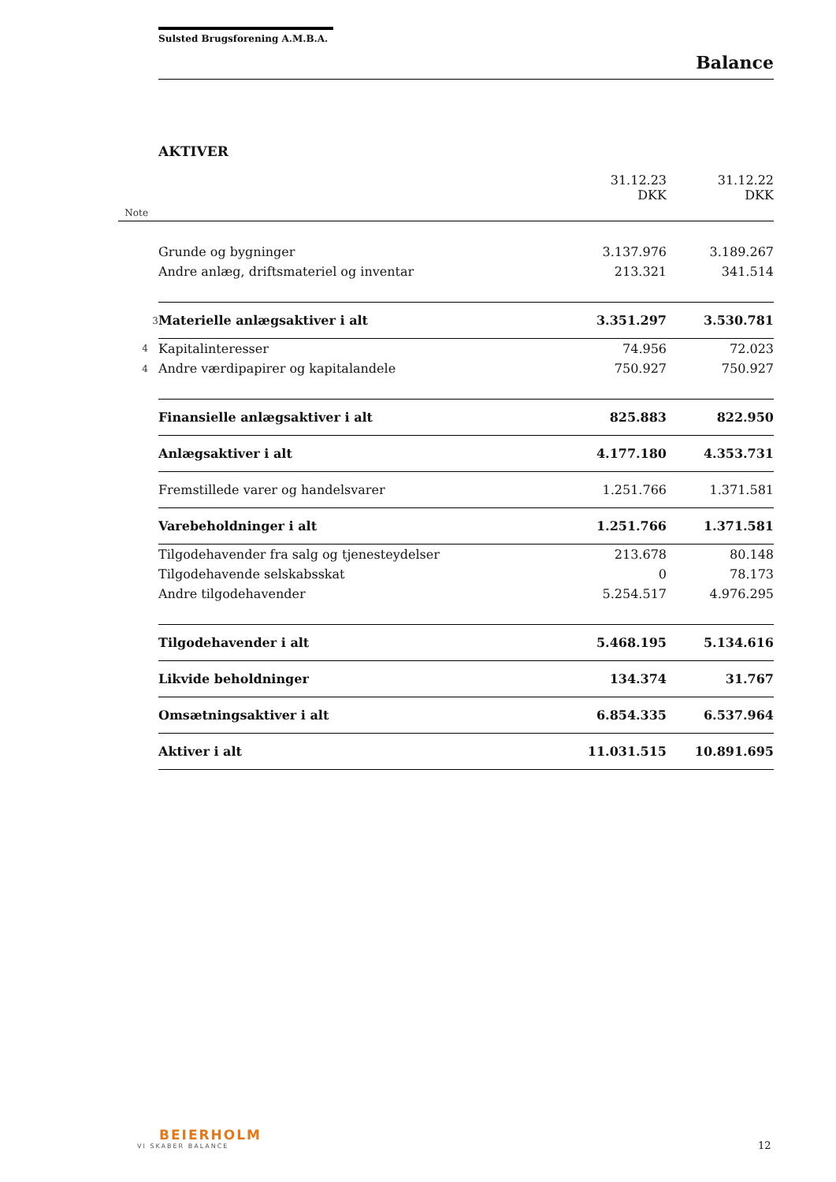Sulsted Brugsforening A.M.B.A.
Balance
AKTIVER
| | | 31.12.23 DKK | 31.12.22 DKK |
| --- | --- | --- | --- |
| Note | | | |
| | Grunde og bygninger | 3.137.976 | 3.189.267 |
| | Andre anlæg, driftsmateriel og inventar | 213.321 | 341.514 |
| 3 | Materielle anlægsaktiver i alt | 3.351.297 | 3.530.781 |
| 4 | Kapitalinteresser | 74.956 | 72.023 |
| 4 | Andre værdipapirer og kapitalandele | 750.927 | 750.927 |
| | Finansielle anlægsaktiver i alt | 825.883 | 822.950 |
| | Anlægsaktiver i alt | 4.177.180 | 4.353.731 |
| | Fremstillede varer og handelsvarer | 1.251.766 | 1.371.581 |
| | Varebeholdninger i alt | 1.251.766 | 1.371.581 |
| | Tilgodehavender fra salg og tjenesteydelser | 213.678 | 80.148 |
| | Tilgodehavende selskabsskat | 0 | 78.173 |
| | Andre tilgodehavender | 5.254.517 | 4.976.295 |
| | Tilgodehavender i alt | 5.468.195 | 5.134.616 |
| | Likvide beholdninger | 134.374 | 31.767 |
| | Omsætningsaktiver i alt | 6.854.335 | 6.537.964 |
| | Aktiver i alt | 11.031.515 | 10.891.695 |
BEIERHOLM
VI SKABER BALANCE
12